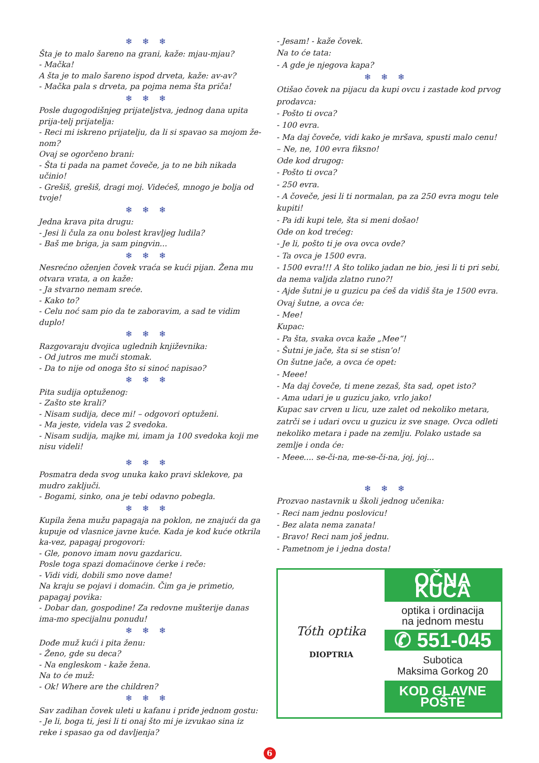❄❄❄
Šta je to malo šareno na grani, kaže: mjau-mjau?
- Mačka!
A šta je to malo šareno ispod drveta, kaže: av-av?
- Mačka pala s drveta, pa pojma nema šta priča!
❄❄❄
Posle dugogodišnjeg prijateljstva, jednog dana upita prija-telj prijatelja:
- Reci mi iskreno prijatelju, da li si spavao sa mojom že-nom?
Ovaj se ogorčeno brani:
- Šta ti pada na pamet čoveče, ja to ne bih nikada učinio!
- Grešiš, grešiš, dragi moj. Videćeš, mnogo je bolja od tvoje!
❄❄❄
Jedna krava pita drugu:
- Jesi li čula za onu bolest kravljeg ludila?
- Baš me briga, ja sam pingvin...
❄❄❄
Nesrećno oženjen čovek vraća se kući pijan. Žena mu otvara vrata, a on kaže:
- Ja stvarno nemam sreće.
- Kako to?
- Celu noć sam pio da te zaboravim, a sad te vidim duplo!
❄❄❄
Razgovaraju dvojica uglednih književnika:
- Od jutros me muči stomak.
- Da to nije od onoga što si sinoć napisao?
❄❄❄
Pita sudija optuženog:
- Zašto ste krali?
- Nisam sudija, dece mi! – odgovori optuženi.
- Ma jeste, videla vas 2 svedoka.
- Nisam sudija, majke mi, imam ja 100 svedoka koji me nisu videli!
❄❄❄
Posmatra deda svog unuka kako pravi sklekove, pa mudro zaključi.
- Bogami, sinko, ona je tebi odavno pobegla.
❄❄❄
Kupila žena mužu papagaja na poklon, ne znajući da ga kupuje od vlasnice javne kuće. Kada je kod kuće otkrila ka-vez, papagaj progovori:
- Gle, ponovo imam novu gazdaricu.
Posle toga spazi domaćinove ćerke i reče:
- Vidi vidi, dobili smo nove dame!
Na kraju se pojavi i domaćin. Čim ga je primetio, papagaj povika:
- Dobar dan, gospodine! Za redovne mušterije danas ima-mo specijalnu ponudu!
❄❄❄
Dođe muž kući i pita ženu:
- Ženo, gde su deca?
- Na engleskom - kaže žena.
Na to će muž:
- Ok! Where are the children?
❄❄❄
Sav zadihan čovek uleti u kafanu i priđe jednom gostu:
- Je li, boga ti, jesi li ti onaj što mi je izvukao sina iz reke i spasao ga od davljenja?
- Jesam! - kaže čovek.
Na to će tata:
- A gde je njegova kapa?
❄❄❄
Otišao čovek na pijacu da kupi ovcu i zastade kod prvog prodavca:
- Pošto ti ovca?
- 100 evra.
- Ma daj čoveče, vidi kako je mršava, spusti malo cenu!
– Ne, ne, 100 evra fiksno!
Ode kod drugog:
- Pošto ti ovca?
- 250 evra.
- A čoveče, jesi li ti normalan, pa za 250 evra mogu tele kupiti!
- Pa idi kupi tele, šta si meni došao!
Ode on kod trećeg:
- Je li, pošto ti je ova ovca ovde?
- Ta ovca je 1500 evra.
- 1500 evra!!! A što toliko jadan ne bio, jesi li ti pri sebi, da nema valjda zlatno runo?!
- Ajde šutni je u guzicu pa ćeš da vidiš šta je 1500 evra.
Ovaj šutne, a ovca će:
- Mee!
Kupac:
- Pa šta, svaka ovca kaže „Mee“!
- Šutni je jače, šta si se stisn’o!
On šutne jače, a ovca će opet:
- Meee!
- Ma daj čoveče, ti mene zezaš, šta sad, opet isto?
- Ama udari je u guzicu jako, vrlo jako!
Kupac sav crven u licu, uze zalet od nekoliko metara, zatrči se i udari ovcu u guzicu iz sve snage. Ovca odleti nekoliko metara i pade na zemlju. Polako ustade sa zemlje i onda će:
- Meee.... se-či-na, me-se-či-na, joj, joj...
❄❄❄
Prozvao nastavnik u školi jednog učenika:
- Reci nam jednu poslovicu!
- Bez alata nema zanata!
- Bravo! Reci nam još jednu.
- Pametnom je i jedna dosta!
Tóth optika
DIOPTRIA
OČNA KUĆA
optika i ordinacija
na jednom mestu
✆ 551-045
Subotica
Maksima Gorkog 20
KOD GLAVNE POŠTE
6